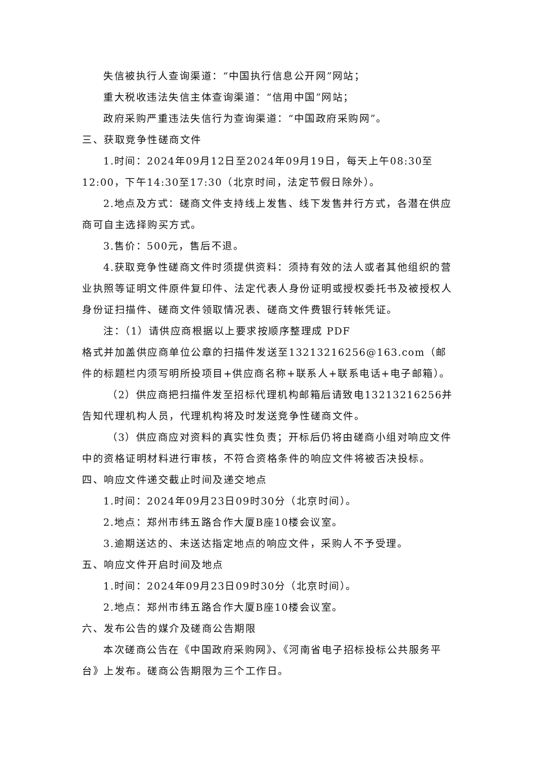失信被执行人查询渠道：“中国执行信息公开网”网站；
重大税收违法失信主体查询渠道：“信用中国”网站；
政府采购严重违法失信行为查询渠道：“中国政府采购网”。
三、获取竞争性磋商文件
1.时间：2024年09月12日至2024年09月19日，每天上午08:30至12:00，下午14:30至17:30（北京时间，法定节假日除外）。
2.地点及方式：磋商文件支持线上发售、线下发售并行方式，各潜在供应商可自主选择购买方式。
3.售价：500元，售后不退。
4.获取竞争性磋商文件时须提供资料：须持有效的法人或者其他组织的营业执照等证明文件原件复印件、法定代表人身份证明或授权委托书及被授权人身份证扫描件、磋商文件领取情况表、磋商文件费银行转帐凭证。
注：（1）请供应商根据以上要求按顺序整理成 PDF
格式并加盖供应商单位公章的扫描件发送至13213216256@163.com（邮件的标题栏内须写明所投项目+供应商名称+联系人+联系电话+电子邮箱）。
（2）供应商把扫描件发至招标代理机构邮箱后请致电13213216256并告知代理机构人员，代理机构将及时发送竞争性磋商文件。
（3）供应商应对资料的真实性负责；开标后仍将由磋商小组对响应文件中的资格证明材料进行审核，不符合资格条件的响应文件将被否决投标。
四、响应文件递交截止时间及递交地点
1.时间：2024年09月23日09时30分（北京时间）。
2.地点：郑州市纬五路合作大厦B座10楼会议室。
3.逾期送达的、未送达指定地点的响应文件，采购人不予受理。
五、响应文件开启时间及地点
1.时间：2024年09月23日09时30分（北京时间）。
2.地点：郑州市纬五路合作大厦B座10楼会议室。
六、发布公告的媒介及磋商公告期限
本次磋商公告在《中国政府采购网》、《河南省电子招标投标公共服务平台》上发布。磋商公告期限为三个工作日。